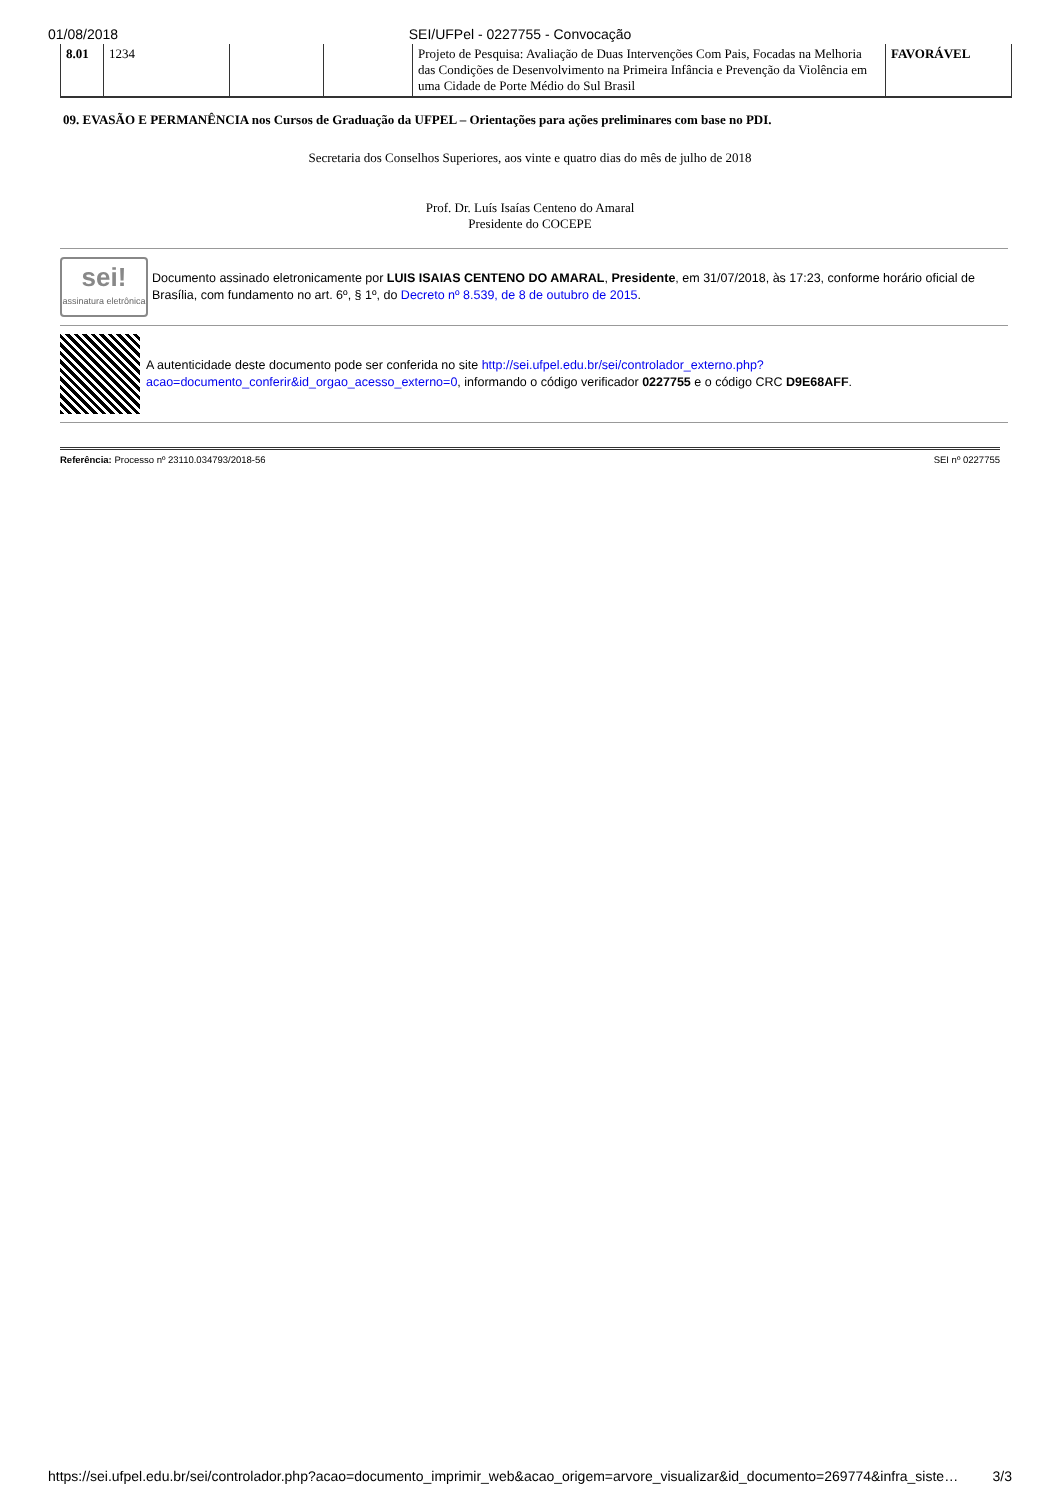01/08/2018 SEI/UFPel - 0227755 - Convocação
| 8.01 | 1234 | | | Projeto de Pesquisa: Avaliação de Duas Intervenções Com Pais, Focadas na Melhoria das Condições de Desenvolvimento na Primeira Infância e Prevenção da Violência em uma Cidade de Porte Médio do Sul Brasil | FAVORÁVEL |
09. EVASÃO E PERMANÊNCIA nos Cursos de Graduação da UFPEL – Orientações para ações preliminares com base no PDI.
Secretaria dos Conselhos Superiores, aos vinte e quatro dias do mês de julho de 2018
Prof. Dr. Luís Isaías Centeno do Amaral
Presidente do COCEPE
sei!
assinatura eletrônica
Documento assinado eletronicamente por LUIS ISAIAS CENTENO DO AMARAL, Presidente, em 31/07/2018, às 17:23, conforme horário oficial de Brasília, com fundamento no art. 6º, § 1º, do Decreto nº 8.539, de 8 de outubro de 2015.
A autenticidade deste documento pode ser conferida no site http://sei.ufpel.edu.br/sei/controlador_externo.php?acao=documento_conferir&id_orgao_acesso_externo=0, informando o código verificador 0227755 e o código CRC D9E68AFF.
Referência: Processo nº 23110.034793/2018-56 SEI nº 0227755
https://sei.ufpel.edu.br/sei/controlador.php?acao=documento_imprimir_web&acao_origem=arvore_visualizar&id_documento=269774&infra_siste… 3/3